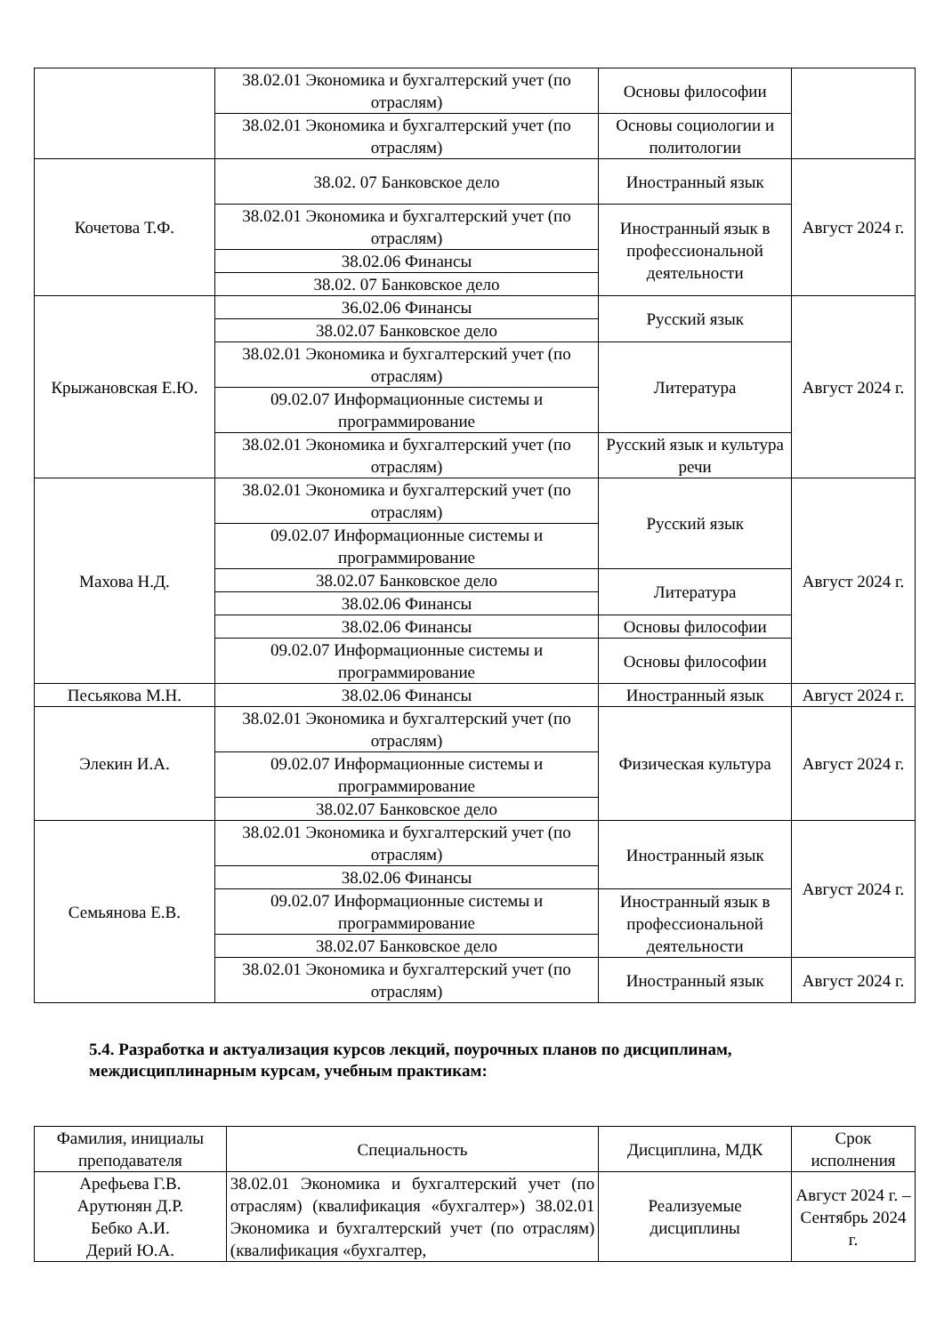| | 38.02.01 Экономика и бухгалтерский учет (по отраслям) | Основы философии | |
| | 38.02.01 Экономика и бухгалтерский учет (по отраслям) | Основы социологии и политологии | |
| Кочетова Т.Ф. | 38.02. 07 Банковское дело | Иностранный язык | Август 2024 г. |
| | 38.02.01 Экономика и бухгалтерский учет (по отраслям) | Иностранный язык в профессиональной деятельности | |
| | 38.02.06 Финансы | | |
| | 38.02. 07 Банковское дело | | |
| Крыжановская Е.Ю. | 36.02.06 Финансы | Русский язык | Август 2024 г. |
| | 38.02.07 Банковское дело | | |
| | 38.02.01 Экономика и бухгалтерский учет (по отраслям) | Литература | |
| | 09.02.07 Информационные системы и программирование | | |
| | 38.02.01 Экономика и бухгалтерский учет (по отраслям) | Русский язык и культура речи | |
| Махова Н.Д. | 38.02.01 Экономика и бухгалтерский учет (по отраслям) | Русский язык | Август 2024 г. |
| | 09.02.07 Информационные системы и программирование | | |
| | 38.02.07 Банковское дело | Литература | |
| | 38.02.06 Финансы | | |
| | 38.02.06 Финансы | Основы философии | |
| | 09.02.07 Информационные системы и программирование | Основы философии | |
| Песьякова М.Н. | 38.02.06 Финансы | Иностранный язык | Август 2024 г. |
| Элекин И.А. | 38.02.01 Экономика и бухгалтерский учет (по отраслям) | Физическая культура | Август 2024 г. |
| | 09.02.07 Информационные системы и программирование | | |
| | 38.02.07 Банковское дело | | |
| Семьянова Е.В. | 38.02.01 Экономика и бухгалтерский учет (по отраслям) | Иностранный язык | Август 2024 г. |
| | 38.02.06 Финансы | | |
| | 09.02.07 Информационные системы и программирование | Иностранный язык в профессиональной деятельности | |
| | 38.02.07 Банковское дело | | |
| | 38.02.01 Экономика и бухгалтерский учет (по отраслям) | Иностранный язык | Август 2024 г. |
5.4. Разработка и актуализация курсов лекций, поурочных планов по дисциплинам, междисциплинарным курсам, учебным практикам:
| Фамилия, инициалы преподавателя | Специальность | Дисциплина, МДК | Срок исполнения |
| --- | --- | --- | --- |
| Арефьева Г.В. Арутюнян Д.Р. Бебко А.И. Дерий Ю.А. | 38.02.01 Экономика и бухгалтерский учет (по отраслям) (квалификация «бухгалтер») 38.02.01 Экономика и бухгалтерский учет (по отраслям) (квалификация «бухгалтер, | Реализуемые дисциплины | Август 2024 г. – Сентябрь 2024 г. |